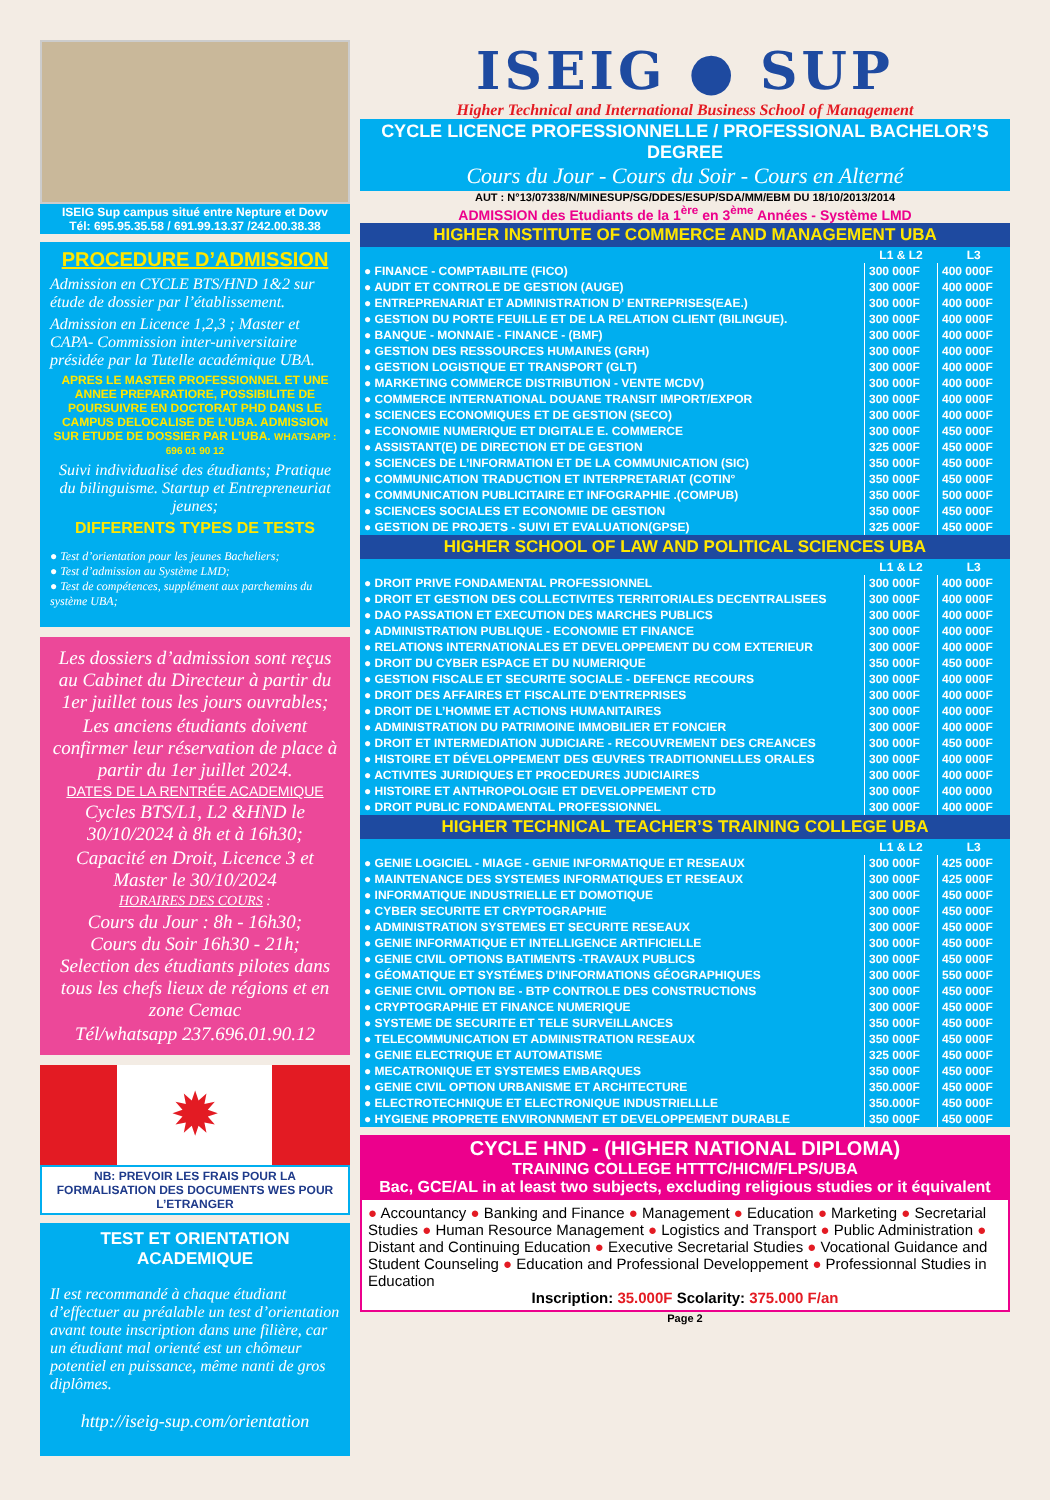ISEIG Sup campus situé entre Nepture et Dovv
Tél: 695.95.35.58 / 691.99.13.37 /242.00.38.38
PROCEDURE D’ADMISSION
Admission en CYCLE BTS/HND 1&2 sur étude de dossier par l’établissement.
Admission en Licence 1,2,3 ; Master et CAPA- Commission inter-universitaire présidée par la Tutelle académique UBA.
APRES LE MASTER PROFESSIONNEL ET UNE ANNEE PREPARATIORE, POSSIBILITE DE POURSUIVRE EN DOCTORAT PHD DANS LE CAMPUS DELOCALISE DE L’UBA. ADMISSION SUR ETUDE DE DOSSIER PAR L’UBA. WHATSAPP : 696 01 90 12
Suivi individualisé des étudiants; Pratique du bilinguisme. Startup et Entrepreneuriat jeunes;
DIFFERENTS TYPES DE TESTS
● Test d’orientation pour les jeunes Bacheliers;
● Test d’admission au Système LMD;
● Test de compétences, supplément aux parchemins du système UBA;
Les dossiers d’admission sont reçus au Cabinet du Directeur à partir du 1er juillet tous les jours ouvrables;
Les anciens étudiants doivent confirmer leur réservation de place à partir du 1er juillet 2024.
DATES DE LA RENTRÉE ACADEMIQUE
Cycles BTS/L1, L2 &HND le 30/10/2024 à 8h et à 16h30;
Capacité en Droit, Licence 3 et Master le 30/10/2024
HORAIRES DES COURS :
Cours du Jour : 8h - 16h30;
Cours du Soir 16h30 - 21h;
Selection des étudiants pilotes dans tous les chefs lieux de régions et en zone Cemac
Tél/whatsapp 237.696.01.90.12
✹
NB: PREVOIR LES FRAIS POUR LA FORMALISATION DES DOCUMENTS WES POUR L’ETRANGER
TEST ET ORIENTATION ACADEMIQUE
Il est recommandé à chaque étudiant d’effectuer au préalable un test d’orientation avant toute inscription dans une filière, car un étudiant mal orienté est un chômeur potentiel en puissance, même nanti de gros diplômes.
http://iseig-sup.com/orientation
ISEIG ● SUP
Higher Technical and International Business School of Management
CYCLE LICENCE PROFESSIONNELLE / PROFESSIONAL BACHELOR’S DEGREE
Cours du Jour - Cours du Soir - Cours en Alterné
AUT : N°13/07338/N/MINESUP/SG/DDES/ESUP/SDA/MM/EBM DU 18/10/2013/2014
ADMISSION des Etudiants de la 1<sup>ère</sup> en 3<sup>ème</sup> Années - Système LMD
HIGHER INSTITUTE OF COMMERCE AND MANAGEMENT UBA
| | L1 & L2 | L3 |
| --- | --- | --- |
| ● FINANCE - COMPTABILITE (FICO) | 300 000F | 400 000F |
| ● AUDIT ET CONTROLE DE GESTION (AUGE) | 300 000F | 400 000F |
| ● ENTREPRENARIAT ET ADMINISTRATION D’ ENTREPRISES(EAE.) | 300 000F | 400 000F |
| ● GESTION DU PORTE FEUILLE ET DE LA RELATION CLIENT (BILINGUE). | 300 000F | 400 000F |
| ● BANQUE - MONNAIE - FINANCE - (BMF) | 300 000F | 400 000F |
| ● GESTION DES RESSOURCES HUMAINES (GRH) | 300 000F | 400 000F |
| ● GESTION LOGISTIQUE ET TRANSPORT (GLT) | 300 000F | 400 000F |
| ● MARKETING COMMERCE DISTRIBUTION - VENTE MCDV) | 300 000F | 400 000F |
| ● COMMERCE INTERNATIONAL DOUANE TRANSIT IMPORT/EXPOR | 300 000F | 400 000F |
| ● SCIENCES ECONOMIQUES ET DE GESTION (SECO) | 300 000F | 400 000F |
| ● ECONOMIE NUMERIQUE ET DIGITALE E. COMMERCE | 300 000F | 450 000F |
| ● ASSISTANT(E) DE DIRECTION ET DE GESTION | 325 000F | 450 000F |
| ● SCIENCES DE L’INFORMATION ET DE LA COMMUNICATION (SIC) | 350 000F | 450 000F |
| ● COMMUNICATION TRADUCTION ET INTERPRETARIAT (COTIN° | 350 000F | 450 000F |
| ● COMMUNICATION PUBLICITAIRE ET INFOGRAPHIE .(COMPUB) | 350 000F | 500 000F |
| ● SCIENCES SOCIALES ET ECONOMIE DE GESTION | 350 000F | 450 000F |
| ● GESTION DE PROJETS - SUIVI ET EVALUATION(GPSE) | 325 000F | 450 000F |
HIGHER SCHOOL OF LAW AND POLITICAL SCIENCES UBA
| | L1 & L2 | L3 |
| --- | --- | --- |
| ● DROIT PRIVE FONDAMENTAL PROFESSIONNEL | 300 000F | 400 000F |
| ● DROIT ET GESTION DES COLLECTIVITES TERRITORIALES DECENTRALISEES | 300 000F | 400 000F |
| ● DAO PASSATION ET EXECUTION DES MARCHES PUBLICS | 300 000F | 400 000F |
| ● ADMINISTRATION PUBLIQUE - ECONOMIE ET FINANCE | 300 000F | 400 000F |
| ● RELATIONS INTERNATIONALES ET DEVELOPPEMENT DU COM EXTERIEUR | 300 000F | 400 000F |
| ● DROIT DU CYBER ESPACE ET DU NUMERIQUE | 350 000F | 450 000F |
| ● GESTION FISCALE ET SECURITE SOCIALE - DEFENCE RECOURS | 300 000F | 400 000F |
| ● DROIT DES AFFAIRES ET FISCALITE D’ENTREPRISES | 300 000F | 400 000F |
| ● DROIT DE L’HOMME ET ACTIONS HUMANITAIRES | 300 000F | 400 000F |
| ● ADMINISTRATION DU PATRIMOINE IMMOBILIER ET FONCIER | 300 000F | 400 000F |
| ● DROIT ET INTERMEDIATION JUDICIARE - RECOUVREMENT DES CREANCES | 300 000F | 450 000F |
| ● HISTOIRE ET DÉVELOPPEMENT DES ŒUVRES TRADITIONNELLES ORALES | 300 000F | 400 000F |
| ● ACTIVITES JURIDIQUES ET PROCEDURES JUDICIAIRES | 300 000F | 400 000F |
| ● HISTOIRE ET ANTHROPOLOGIE ET DEVELOPPEMENT CTD | 300 000F | 400 0000 |
| ● DROIT PUBLIC FONDAMENTAL PROFESSIONNEL | 300 000F | 400 000F |
HIGHER TECHNICAL TEACHER’S TRAINING COLLEGE UBA
| | L1 & L2 | L3 |
| --- | --- | --- |
| ● GENIE LOGICIEL - MIAGE - GENIE INFORMATIQUE ET RESEAUX | 300 000F | 425 000F |
| ● MAINTENANCE DES SYSTEMES INFORMATIQUES ET RESEAUX | 300 000F | 425 000F |
| ● INFORMATIQUE INDUSTRIELLE ET DOMOTIQUE | 300 000F | 450 000F |
| ● CYBER SECURITE ET CRYPTOGRAPHIE | 300 000F | 450 000F |
| ● ADMINISTRATION SYSTEMES ET SECURITE RESEAUX | 300 000F | 450 000F |
| ● GENIE INFORMATIQUE ET INTELLIGENCE ARTIFICIELLE | 300 000F | 450 000F |
| ● GENIE CIVIL OPTIONS BATIMENTS -TRAVAUX PUBLICS | 300 000F | 450 000F |
| ● GÉOMATIQUE ET SYSTÉMES D’INFORMATIONS GÉOGRAPHIQUES | 300 000F | 550 000F |
| ● GENIE CIVIL OPTION BE - BTP CONTROLE DES CONSTRUCTIONS | 300 000F | 450 000F |
| ● CRYPTOGRAPHIE ET FINANCE NUMERIQUE | 300 000F | 450 000F |
| ● SYSTEME DE SECURITE ET TELE SURVEILLANCES | 350 000F | 450 000F |
| ● TELECOMMUNICATION ET ADMINISTRATION RESEAUX | 350 000F | 450 000F |
| ● GENIE ELECTRIQUE ET AUTOMATISME | 325 000F | 450 000F |
| ● MECATRONIQUE ET SYSTEMES EMBARQUES | 350 000F | 450 000F |
| ● GENIE CIVIL OPTION URBANISME ET ARCHITECTURE | 350.000F | 450 000F |
| ● ELECTROTECHNIQUE ET ELECTRONIQUE INDUSTRIELLLE | 350.000F | 450 000F |
| ● HYGIENE PROPRETE ENVIRONNMENT ET DEVELOPPEMENT DURABLE | 350 000F | 450 000F |
CYCLE HND - (HIGHER NATIONAL DIPLOMA)
TRAINING COLLEGE HTTTC/HICM/FLPS/UBA
Bac, GCE/AL in at least two subjects, excluding religious studies or it équivalent
● Accountancy ● Banking and Finance ● Management ● Education ● Marketing ● Secretarial Studies ● Human Resource Management ● Logistics and Transport ● Public Administration ● Distant and Continuing Education ● Executive Secretarial Studies ● Vocational Guidance and Student Counseling ● Education and Professional Developpement ● Professionnal Studies in Education
Inscription: 35.000F Scolarity: 375.000 F/an
Page 2